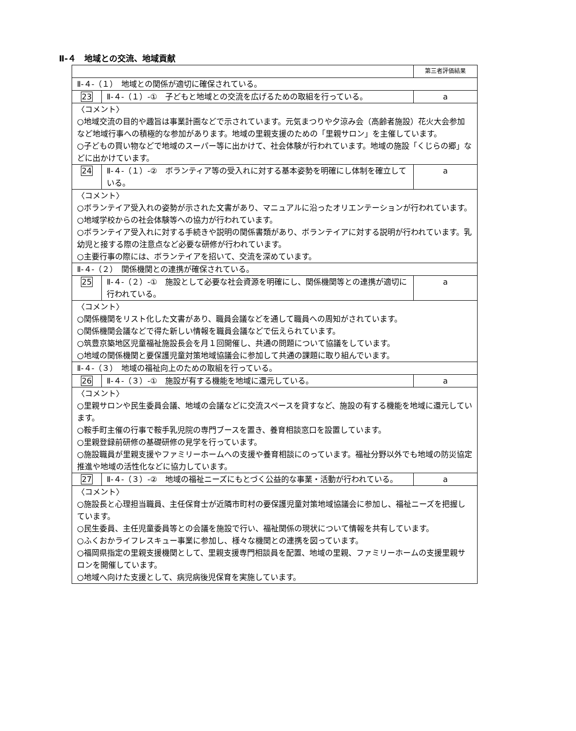Ⅱ-４　地域との交流、地域貢献
| | | 第三者評価結果 |
| Ⅱ-４-（１） 地域との関係が適切に確保されている。 | | |
| 23 | Ⅱ-４-（１）-① 子どもと地域との交流を広げるための取組を行っている。 | a |
| 〈コメント〉 ○地域交流の目的や趣旨は事業計画などで示されています。元気まつりや夕涼み会（高齢者施設）花火大会参加など地域行事への積極的な参加があります。地域の里親支援のための「里親サロン」を主催しています。 ○子どもの買い物などで地域のスーパー等に出かけて、社会体験が行われています。地域の施設「くじらの郷」などに出かけています。 | | |
| 24 | Ⅱ-４-（１）-② ボランティア等の受入れに対する基本姿勢を明確にし体制を確立している。 | a |
| 〈コメント〉 ○ボランテイア受入れの姿勢が示された文書があり、マニュアルに沿ったオリエンテーションが行われています。 ○地域学校からの社会体験等への協力が行われています。 ○ボランテイア受入れに対する手続きや説明の関係書類があり、ボランテイアに対する説明が行われています。乳幼児と接する際の注意点など必要な研修が行われています。 ○主要行事の際には、ボランテイアを招いて、交流を深めています。 | | |
| Ⅱ-４-（２） 関係機関との連携が確保されている。 | | |
| 25 | Ⅱ-４-（２）-① 施設として必要な社会資源を明確にし、関係機関等との連携が適切に行われている。 | a |
| 〈コメント〉 ○関係機関をリスト化した文書があり、職員会議などを通して職員への周知がされています。 ○関係機関会議などで得た新しい情報を職員会議などで伝えられています。 ○筑豊京築地区児童福祉施設長会を月１回開催し、共通の問題について協議をしています。 ○地域の関係機関と要保護児童対策地域協議会に参加して共通の課題に取り組んでいます。 | | |
| Ⅱ-４-（３） 地域の福祉向上のための取組を行っている。 | | |
| 26 | Ⅱ-４-（３）-① 施設が有する機能を地域に還元している。 | a |
| 〈コメント〉 ○里親サロンや民生委員会議、地域の会議などに交流スペースを貸すなど、施設の有する機能を地域に還元しています。 ○鞍手町主催の行事で鞍手乳児院の専門ブースを置き、養育相談窓口を設置しています。 ○里親登録前研修の基礎研修の見学を行っています。 ○施設職員が里親支援やファミリーホームへの支援や養育相談にのっています。福祉分野以外でも地域の防災協定推進や地域の活性化などに協力しています。 | | |
| 27 | Ⅱ-４-（３）-② 地域の福祉ニーズにもとづく公益的な事業・活動が行われている。 | a |
| 〈コメント〉 ○施設長と心理担当職員、主任保育士が近隣市町村の要保護児童対策地域協議会に参加し、福祉ニーズを把握しています。 ○民生委員、主任児童委員等との会議を施設で行い、福祉関係の現状について情報を共有しています。 ○ふくおかライフレスキュー事業に参加し、様々な機関との連携を図っています。 ○福岡県指定の里親支援機関として、里親支援専門相談員を配置、地域の里親、ファミリーホームの支援里親サロンを開催しています。 ○地域へ向けた支援として、病児病後児保育を実施しています。 | | |